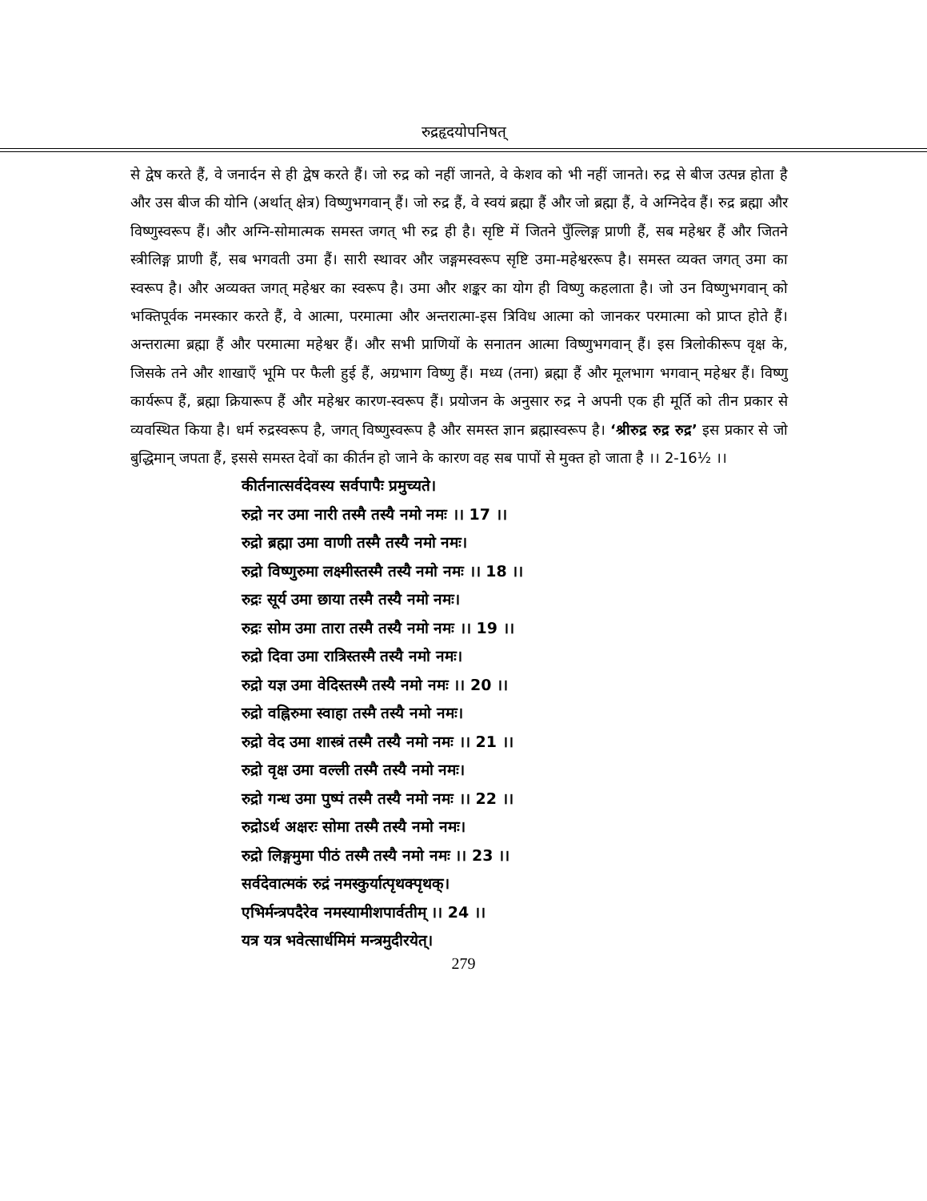रुद्रहृदयोपनिषत्
से द्वेष करते हैं, वे जनार्दन से ही द्वेष करते हैं। जो रुद्र को नहीं जानते, वे केशव को भी नहीं जानते। रुद्र से बीज उत्पन्न होता है और उस बीज की योनि (अर्थात् क्षेत्र) विष्णुभगवान् हैं। जो रुद्र हैं, वे स्वयं ब्रह्मा हैं और जो ब्रह्मा हैं, वे अग्निदेव हैं। रुद्र ब्रह्मा और विष्णुस्वरूप हैं। और अग्नि-सोमात्मक समस्त जगत् भी रुद्र ही है। सृष्टि में जितने पुँल्लिङ्ग प्राणी हैं, सब महेश्वर हैं और जितने स्त्रीलिङ्ग प्राणी हैं, सब भगवती उमा हैं। सारी स्थावर और जङ्गमस्वरूप सृष्टि उमा-महेश्वररूप है। समस्त व्यक्त जगत् उमा का स्वरूप है। और अव्यक्त जगत् महेश्वर का स्वरूप है। उमा और शङ्कर का योग ही विष्णु कहलाता है। जो उन विष्णुभगवान् को भक्तिपूर्वक नमस्कार करते हैं, वे आत्मा, परमात्मा और अन्तरात्मा-इस त्रिविध आत्मा को जानकर परमात्मा को प्राप्त होते हैं। अन्तरात्मा ब्रह्मा हैं और परमात्मा महेश्वर हैं। और सभी प्राणियों के सनातन आत्मा विष्णुभगवान् हैं। इस त्रिलोकीरूप वृक्ष के, जिसके तने और शाखाएँ भूमि पर फैली हुई हैं, अग्रभाग विष्णु हैं। मध्य (तना) ब्रह्मा हैं और मूलभाग भगवान् महेश्वर हैं। विष्णु कार्यरूप हैं, ब्रह्मा क्रियारूप हैं और महेश्वर कारण-स्वरूप हैं। प्रयोजन के अनुसार रुद्र ने अपनी एक ही मूर्ति को तीन प्रकार से व्यवस्थित किया है। धर्म रुद्रस्वरूप है, जगत् विष्णुस्वरूप है और समस्त ज्ञान ब्रह्मास्वरूप है। ‘श्रीरुद्र रुद्र रुद्र’ इस प्रकार से जो बुद्धिमान् जपता हैं, इससे समस्त देवों का कीर्तन हो जाने के कारण वह सब पापों से मुक्त हो जाता है ।। 2-16½ ।।
कीर्तनात्सर्वदेवस्य सर्वपापैः प्रमुच्यते।
रुद्रो नर उमा नारी तस्मै तस्यै नमो नमः ।। 17 ।।
रुद्रो ब्रह्मा उमा वाणी तस्मै तस्यै नमो नमः।
रुद्रो विष्णुरुमा लक्ष्मीस्तस्मै तस्यै नमो नमः ।। 18 ।।
रुद्रः सूर्य उमा छाया तस्मै तस्यै नमो नमः।
रुद्रः सोम उमा तारा तस्मै तस्यै नमो नमः ।। 19 ।।
रुद्रो दिवा उमा रात्रिस्तस्मै तस्यै नमो नमः।
रुद्रो यज्ञ उमा वेदिस्तस्मै तस्यै नमो नमः ।। 20 ।।
रुद्रो वह्निरुमा स्वाहा तस्मै तस्यै नमो नमः।
रुद्रो वेद उमा शास्त्रं तस्मै तस्यै नमो नमः ।। 21 ।।
रुद्रो वृक्ष उमा वल्ली तस्मै तस्यै नमो नमः।
रुद्रो गन्ध उमा पुष्पं तस्मै तस्यै नमो नमः ।। 22 ।।
रुद्रोऽर्थ अक्षरः सोमा तस्मै तस्यै नमो नमः।
रुद्रो लिङ्गमुमा पीठं तस्मै तस्यै नमो नमः ।। 23 ।।
सर्वदेवात्मकं रुद्रं नमस्कुर्यात्पृथक्पृथक्।
एभिर्मन्त्रपदैरेव नमस्यामीशपार्वतीम् ।। 24 ।।
यत्र यत्र भवेत्सार्धमिमं मन्त्रमुदीरयेत्।
279